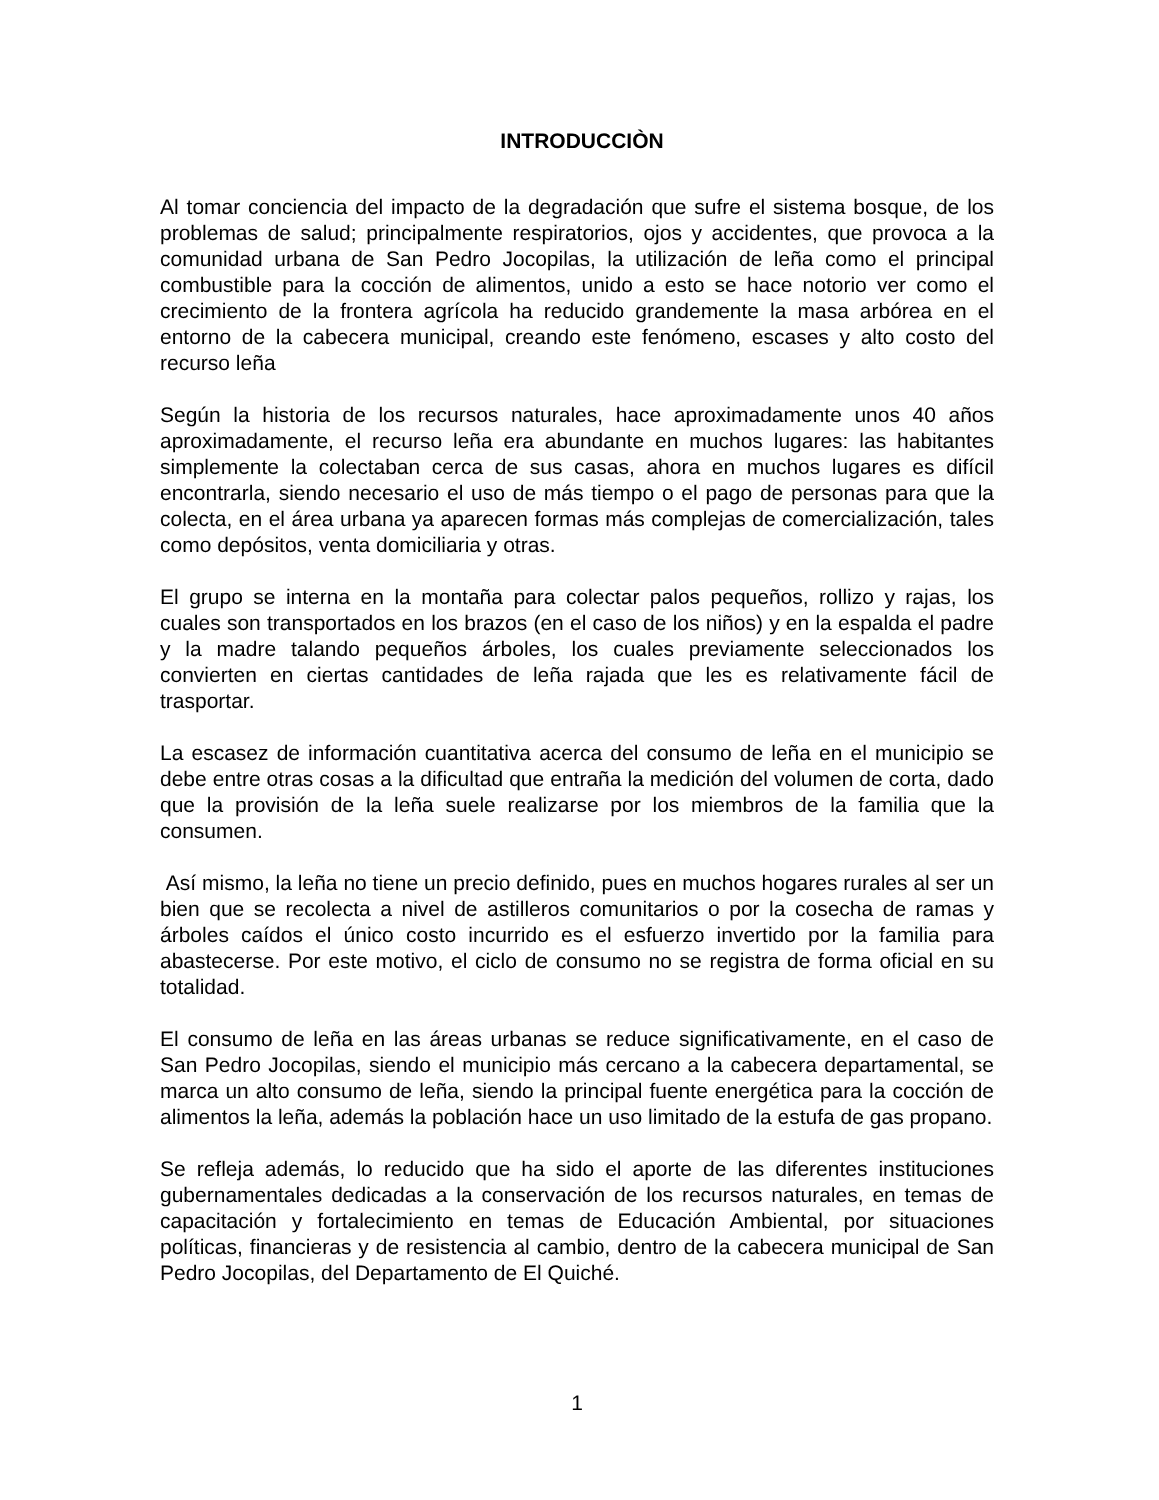INTRODUCCIÒN
Al tomar conciencia del impacto de la degradación que sufre el sistema bosque, de los problemas de salud; principalmente respiratorios, ojos y accidentes, que provoca a la comunidad urbana de San Pedro Jocopilas, la utilización de leña como el principal combustible para la cocción de alimentos, unido a esto se hace notorio ver como el crecimiento de la frontera agrícola ha reducido grandemente la masa arbórea en el entorno de la cabecera municipal, creando este fenómeno, escases y alto costo del recurso leña
Según la historia de los recursos naturales, hace aproximadamente unos 40 años aproximadamente, el recurso leña era abundante en muchos lugares: las habitantes simplemente la colectaban cerca de sus casas, ahora en muchos lugares es difícil encontrarla, siendo necesario el uso de más tiempo o el pago de personas para que la colecta, en el área urbana ya aparecen formas más complejas de comercialización, tales como depósitos, venta domiciliaria y otras.
El grupo se interna en la montaña para colectar palos pequeños, rollizo y rajas, los cuales son transportados en los brazos (en el caso de los niños) y en la espalda el padre y la madre talando pequeños árboles, los cuales previamente seleccionados los convierten en ciertas cantidades de leña rajada que les es relativamente fácil de trasportar.
La escasez de información cuantitativa acerca del consumo de leña en el municipio se debe entre otras cosas a la dificultad que entraña la medición del volumen de corta, dado que la provisión de la leña suele realizarse por los miembros de la familia que la consumen.
Así mismo, la leña no tiene un precio definido, pues en muchos hogares rurales al ser un bien que se recolecta a nivel de astilleros comunitarios o por la cosecha de ramas y árboles caídos el único costo incurrido es el esfuerzo invertido por la familia para abastecerse. Por este motivo, el ciclo de consumo no se registra de forma oficial en su totalidad.
El consumo de leña en las áreas urbanas se reduce significativamente, en el caso de San Pedro Jocopilas, siendo el municipio más cercano a la cabecera departamental, se marca un alto consumo de leña, siendo la principal fuente energética para la cocción de alimentos la leña, además la población hace un uso limitado de la estufa de gas propano.
Se refleja además, lo reducido que ha sido el aporte de las diferentes instituciones gubernamentales dedicadas a la conservación de los recursos naturales, en temas de capacitación y fortalecimiento en temas de Educación Ambiental, por situaciones políticas, financieras y de resistencia al cambio, dentro de la cabecera municipal de San Pedro Jocopilas, del Departamento de El Quiché.
1